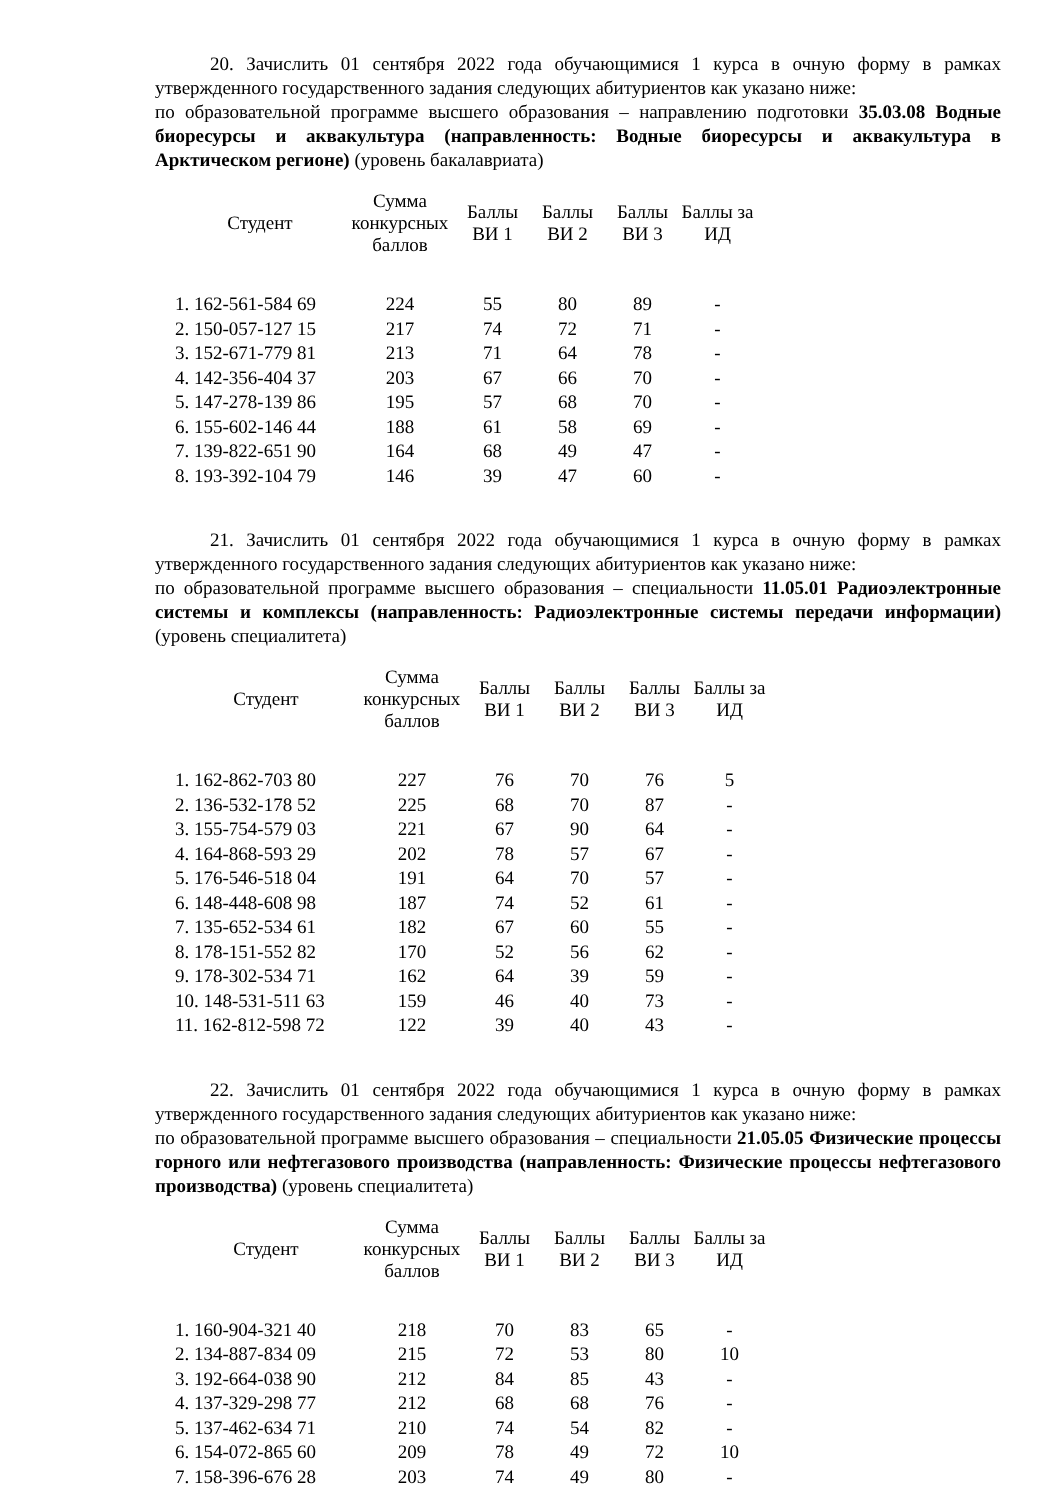20. Зачислить 01 сентября 2022 года обучающимися 1 курса в очную форму в рамках утвержденного государственного задания следующих абитуриентов как указано ниже:
по образовательной программе высшего образования – направлению подготовки 35.03.08 Водные биоресурсы и аквакультура (направленность: Водные биоресурсы и аквакультура в Арктическом регионе) (уровень бакалавриата)
| Студент | Сумма конкурсных баллов | Баллы ВИ 1 | Баллы ВИ 2 | Баллы ВИ 3 | Баллы за ИД |
| --- | --- | --- | --- | --- | --- |
| 1. 162-561-584 69 | 224 | 55 | 80 | 89 | - |
| 2. 150-057-127 15 | 217 | 74 | 72 | 71 | - |
| 3. 152-671-779 81 | 213 | 71 | 64 | 78 | - |
| 4. 142-356-404 37 | 203 | 67 | 66 | 70 | - |
| 5. 147-278-139 86 | 195 | 57 | 68 | 70 | - |
| 6. 155-602-146 44 | 188 | 61 | 58 | 69 | - |
| 7. 139-822-651 90 | 164 | 68 | 49 | 47 | - |
| 8. 193-392-104 79 | 146 | 39 | 47 | 60 | - |
21. Зачислить 01 сентября 2022 года обучающимися 1 курса в очную форму в рамках утвержденного государственного задания следующих абитуриентов как указано ниже:
по образовательной программе высшего образования – специальности 11.05.01 Радиоэлектронные системы и комплексы (направленность: Радиоэлектронные системы передачи информации) (уровень специалитета)
| Студент | Сумма конкурсных баллов | Баллы ВИ 1 | Баллы ВИ 2 | Баллы ВИ 3 | Баллы за ИД |
| --- | --- | --- | --- | --- | --- |
| 1. 162-862-703 80 | 227 | 76 | 70 | 76 | 5 |
| 2. 136-532-178 52 | 225 | 68 | 70 | 87 | - |
| 3. 155-754-579 03 | 221 | 67 | 90 | 64 | - |
| 4. 164-868-593 29 | 202 | 78 | 57 | 67 | - |
| 5. 176-546-518 04 | 191 | 64 | 70 | 57 | - |
| 6. 148-448-608 98 | 187 | 74 | 52 | 61 | - |
| 7. 135-652-534 61 | 182 | 67 | 60 | 55 | - |
| 8. 178-151-552 82 | 170 | 52 | 56 | 62 | - |
| 9. 178-302-534 71 | 162 | 64 | 39 | 59 | - |
| 10. 148-531-511 63 | 159 | 46 | 40 | 73 | - |
| 11. 162-812-598 72 | 122 | 39 | 40 | 43 | - |
22. Зачислить 01 сентября 2022 года обучающимися 1 курса в очную форму в рамках утвержденного государственного задания следующих абитуриентов как указано ниже:
по образовательной программе высшего образования – специальности 21.05.05 Физические процессы горного или нефтегазового производства (направленность: Физические процессы нефтегазового производства) (уровень специалитета)
| Студент | Сумма конкурсных баллов | Баллы ВИ 1 | Баллы ВИ 2 | Баллы ВИ 3 | Баллы за ИД |
| --- | --- | --- | --- | --- | --- |
| 1. 160-904-321 40 | 218 | 70 | 83 | 65 | - |
| 2. 134-887-834 09 | 215 | 72 | 53 | 80 | 10 |
| 3. 192-664-038 90 | 212 | 84 | 85 | 43 | - |
| 4. 137-329-298 77 | 212 | 68 | 68 | 76 | - |
| 5. 137-462-634 71 | 210 | 74 | 54 | 82 | - |
| 6. 154-072-865 60 | 209 | 78 | 49 | 72 | 10 |
| 7. 158-396-676 28 | 203 | 74 | 49 | 80 | - |